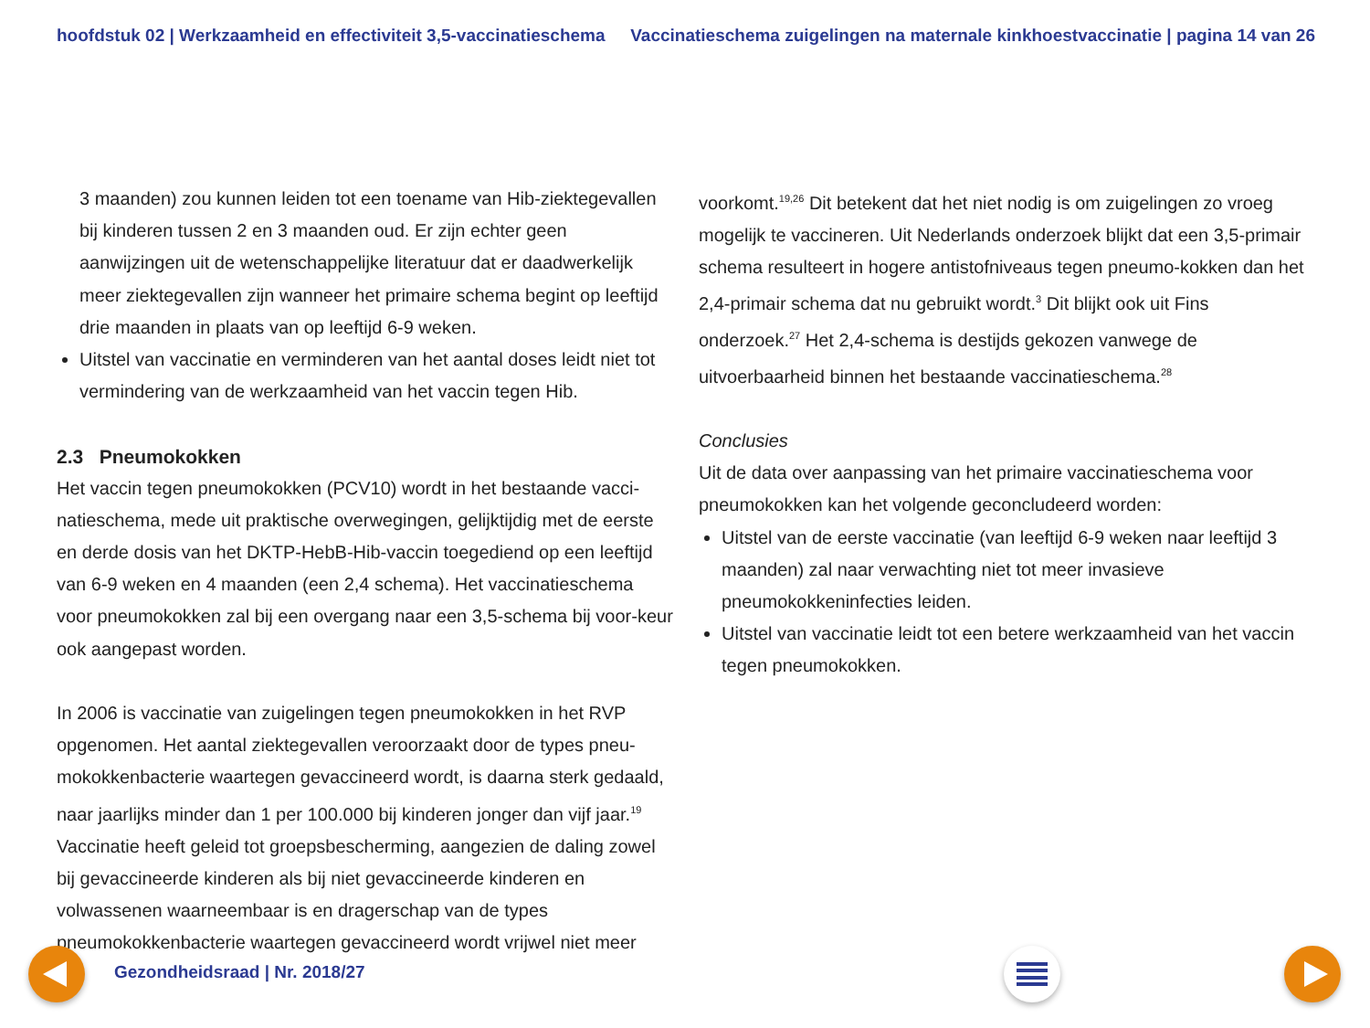hoofdstuk 02 | Werkzaamheid en effectiviteit 3,5-vaccinatieschema Vaccinatieschema zuigelingen na maternale kinkhoestvaccinatie | pagina 14 van 26
3 maanden) zou kunnen leiden tot een toename van Hib-ziektegevallen bij kinderen tussen 2 en 3 maanden oud. Er zijn echter geen aanwijzingen uit de wetenschappelijke literatuur dat er daadwerkelijk meer ziektegevallen zijn wanneer het primaire schema begint op leeftijd drie maanden in plaats van op leeftijd 6-9 weken.
Uitstel van vaccinatie en verminderen van het aantal doses leidt niet tot vermindering van de werkzaamheid van het vaccin tegen Hib.
2.3 Pneumokokken
Het vaccin tegen pneumokokken (PCV10) wordt in het bestaande vacci-natieschema, mede uit praktische overwegingen, gelijktijdig met de eerste en derde dosis van het DKTP-HebB-Hib-vaccin toegediend op een leeftijd van 6-9 weken en 4 maanden (een 2,4 schema). Het vaccinatieschema voor pneumokokken zal bij een overgang naar een 3,5-schema bij voor-keur ook aangepast worden.
In 2006 is vaccinatie van zuigelingen tegen pneumokokken in het RVP opgenomen. Het aantal ziektegevallen veroorzaakt door de types pneu-mokokkenbacterie waartegen gevaccineerd wordt, is daarna sterk gedaald, naar jaarlijks minder dan 1 per 100.000 bij kinderen jonger dan vijf jaar.<sup>19</sup> Vaccinatie heeft geleid tot groepsbescherming, aangezien de daling zowel bij gevaccineerde kinderen als bij niet gevaccineerde kinderen en volwassenen waarneembaar is en dragerschap van de types pneumokokkenbacterie waartegen gevaccineerd wordt vrijwel niet meer
voorkomt.<sup>19,26</sup> Dit betekent dat het niet nodig is om zuigelingen zo vroeg mogelijk te vaccineren. Uit Nederlands onderzoek blijkt dat een 3,5-primair schema resulteert in hogere antistofniveaus tegen pneumo-kokken dan het 2,4-primair schema dat nu gebruikt wordt.<sup>3</sup> Dit blijkt ook uit Fins onderzoek.<sup>27</sup> Het 2,4-schema is destijds gekozen vanwege de uitvoerbaarheid binnen het bestaande vaccinatieschema.<sup>28</sup>
Conclusies
Uit de data over aanpassing van het primaire vaccinatieschema voor pneumokokken kan het volgende geconcludeerd worden:
Uitstel van de eerste vaccinatie (van leeftijd 6-9 weken naar leeftijd 3 maanden) zal naar verwachting niet tot meer invasieve pneumokokkeninfecties leiden.
Uitstel van vaccinatie leidt tot een betere werkzaamheid van het vaccin tegen pneumokokken.
Gezondheidsraad | Nr. 2018/27